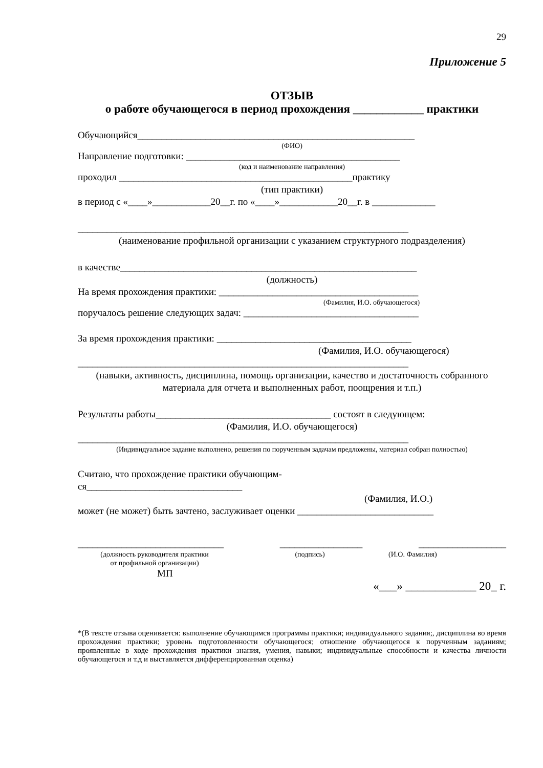29
Приложение 5
ОТЗЫВ
о работе обучающегося в период прохождения ____________ практики
Обучающийся_________________________________________________________
(ФИО)
Направление подготовки: ____________________________________________
(код и наименование направления)
проходил ________________________________________________практику
(тип практики)
в период с «____»____________20__г. по «____»____________20__г. в _____________
____________________________________________________________________
(наименование профильной организации с указанием структурного подразделения)
в качестве_____________________________________________________________
(должность)
На время прохождения практики: _________________________________________
(Фамилия, И.О. обучающегося)
поручалось решение следующих задач: ____________________________________
За время прохождения практики: ________________________________________
(Фамилия, И.О. обучающегося)
____________________________________________________________________
(навыки, активность, дисциплина, помощь организации, качество и достаточность собранного материала для отчета и выполненных работ, поощрения и т.п.)
Результаты работы____________________________________ состоят в следующем:
(Фамилия, И.О. обучающегося)
____________________________________________________________________
(Индивидуальное задание выполнено, решения по порученным задачам предложены, материал собран полностью)
Считаю, что прохождение практики обучающим-
ся________________________________
(Фамилия, И.О.)
может (не может) быть зачтено, заслуживает оценки ____________________________
______________________________ _________________ __________________
(должность руководителя практики
от профильной организации) (подпись) (И.О. Фамилия)
МП
«___» ____________ 20_ г.
*(В тексте отзыва оценивается: выполнение обучающимся программы практики; индивидуального задания;, дисциплина во время прохождения практики; уровень подготовленности обучающегося; отношение обучающегося к порученным заданиям; проявленные в ходе прохождения практики знания, умения, навыки; индивидуальные способности и качества личности обучающегося и т.д и выставляется дифференцированная оценка)